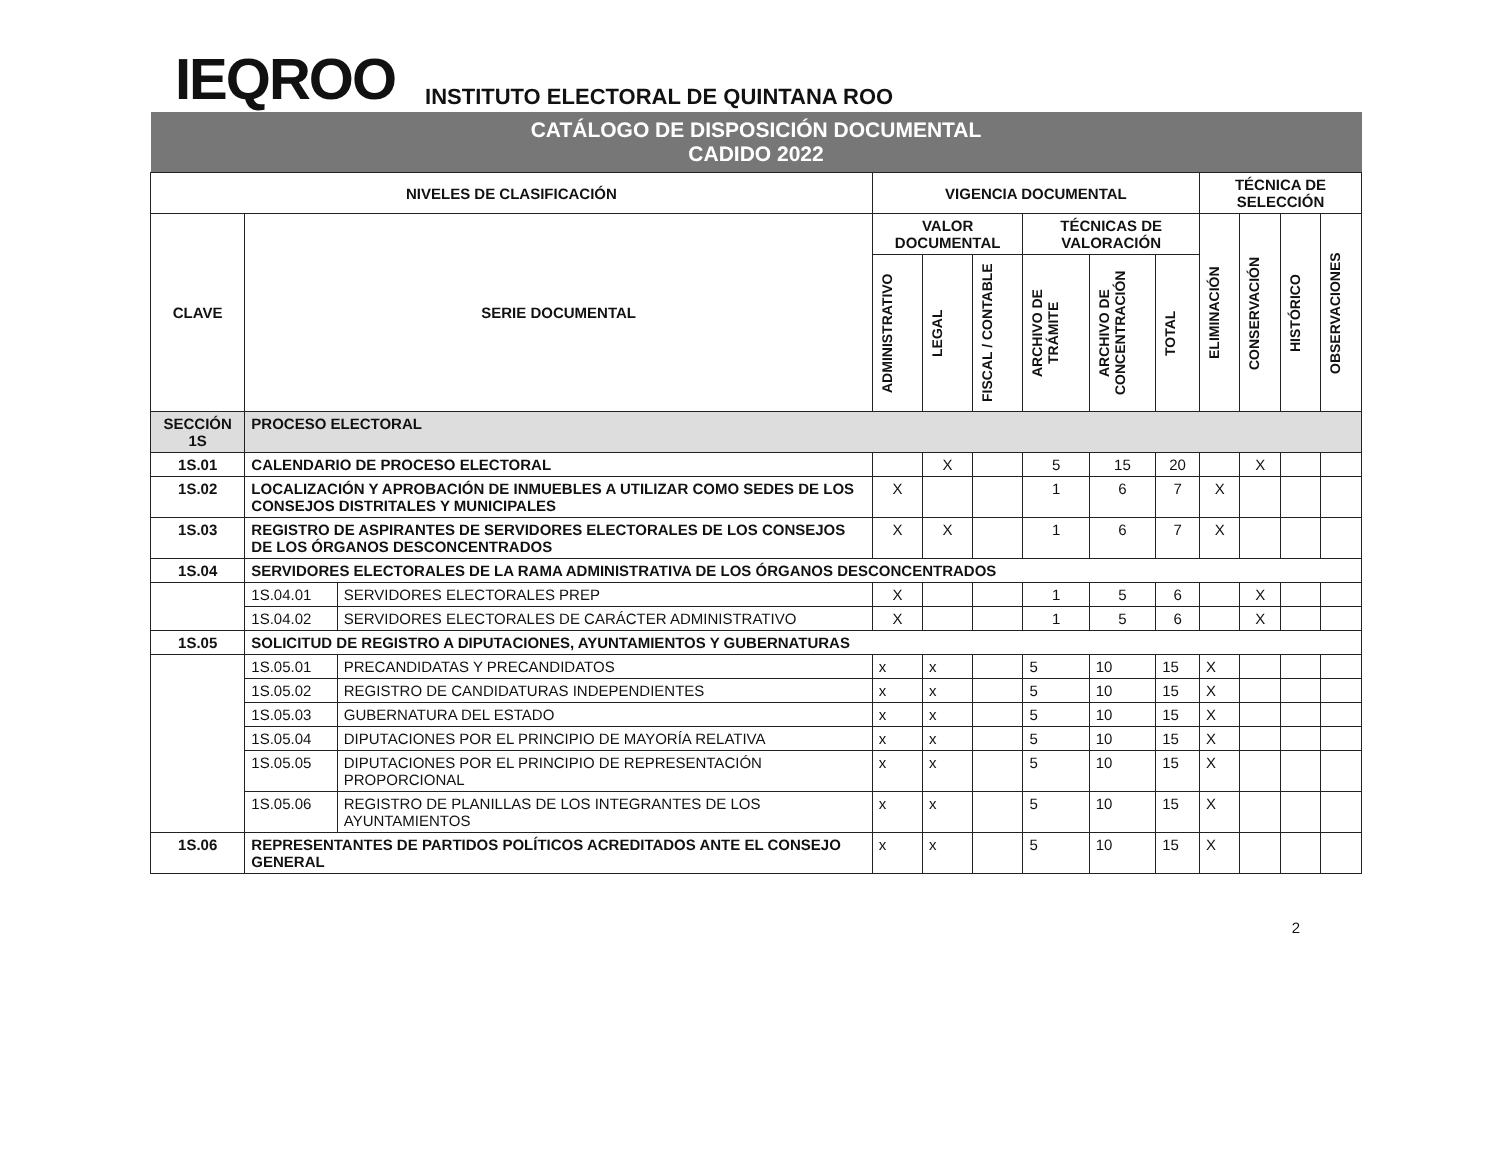IEQROO
INSTITUTO ELECTORAL DE QUINTANA ROO
| CATÁLOGO DE DISPOSICIÓN DOCUMENTAL CADIDO 2022 | | | | | | | | | | | | |
| NIVELES DE CLASIFICACIÓN | | | VIGENCIA DOCUMENTAL | | | | | | TÉCNICA DE SELECCIÓN | | | |
| CLAVE | SERIE DOCUMENTAL | | VALOR DOCUMENTAL | | | TÉCNICAS DE VALORACIÓN | | | ELIMINACIÓN | CONSERVACIÓN | HISTÓRICO | OBSERVACIONES |
| | | | ADMINISTRATIVO | LEGAL | FISCAL / CONTABLE | ARCHIVO DE TRÁMITE | ARCHIVO DE CONCENTRACIÓN | TOTAL | | | | |
| SECCIÓN 1S | PROCESO ELECTORAL | | | | | | | | | | | |
| 1S.01 | CALENDARIO DE PROCESO ELECTORAL | | | X | | 5 | 15 | 20 | | X | | |
| 1S.02 | LOCALIZACIÓN Y APROBACIÓN DE INMUEBLES A UTILIZAR COMO SEDES DE LOS CONSEJOS DISTRITALES Y MUNICIPALES | | X | | | 1 | 6 | 7 | X | | | |
| 1S.03 | REGISTRO DE ASPIRANTES DE SERVIDORES ELECTORALES DE LOS CONSEJOS DE LOS ÓRGANOS DESCONCENTRADOS | | X | X | | 1 | 6 | 7 | X | | | |
| 1S.04 | SERVIDORES ELECTORALES DE LA RAMA ADMINISTRATIVA DE LOS ÓRGANOS DESCONCENTRADOS | | | | | | | | | | | |
| | 1S.04.01 | SERVIDORES ELECTORALES PREP | X | | | 1 | 5 | 6 | | X | | |
| | 1S.04.02 | SERVIDORES ELECTORALES DE CARÁCTER ADMINISTRATIVO | X | | | 1 | 5 | 6 | | X | | |
| 1S.05 | SOLICITUD DE REGISTRO A DIPUTACIONES, AYUNTAMIENTOS Y GUBERNATURAS | | | | | | | | | | | |
| | 1S.05.01 | PRECANDIDATAS Y PRECANDIDATOS | x | x | | 5 | 10 | 15 | X | | | |
| | 1S.05.02 | REGISTRO DE CANDIDATURAS INDEPENDIENTES | x | x | | 5 | 10 | 15 | X | | | |
| | 1S.05.03 | GUBERNATURA DEL ESTADO | x | x | | 5 | 10 | 15 | X | | | |
| | 1S.05.04 | DIPUTACIONES POR EL PRINCIPIO DE MAYORÍA RELATIVA | x | x | | 5 | 10 | 15 | X | | | |
| | 1S.05.05 | DIPUTACIONES POR EL PRINCIPIO DE REPRESENTACIÓN PROPORCIONAL | x | x | | 5 | 10 | 15 | X | | | |
| | 1S.05.06 | REGISTRO DE PLANILLAS DE LOS INTEGRANTES DE LOS AYUNTAMIENTOS | x | x | | 5 | 10 | 15 | X | | | |
| 1S.06 | REPRESENTANTES DE PARTIDOS POLÍTICOS ACREDITADOS ANTE EL CONSEJO GENERAL | | x | x | | 5 | 10 | 15 | X | | | |
2